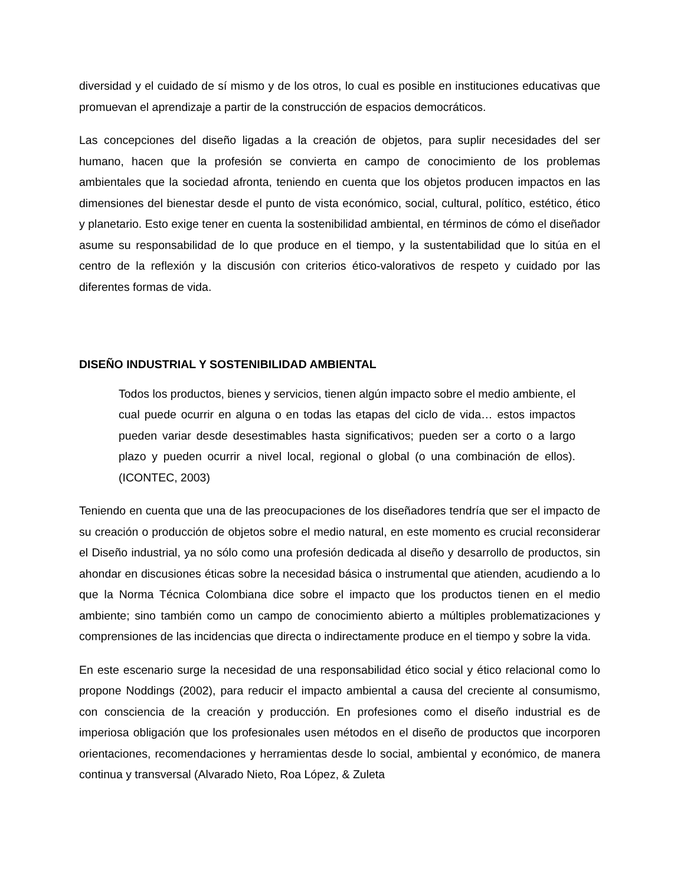diversidad y el cuidado de sí mismo y de los otros, lo cual es posible en instituciones educativas que promuevan el aprendizaje a partir de la construcción de espacios democráticos.
Las concepciones del diseño ligadas a la creación de objetos, para suplir necesidades del ser humano, hacen que la profesión se convierta en campo de conocimiento de los problemas ambientales que la sociedad afronta, teniendo en cuenta que los objetos producen impactos en las dimensiones del bienestar desde el punto de vista económico, social, cultural, político, estético, ético y planetario. Esto exige tener en cuenta la sostenibilidad ambiental, en términos de cómo el diseñador asume su responsabilidad de lo que produce en el tiempo, y la sustentabilidad que lo sitúa en el centro de la reflexión y la discusión con criterios ético-valorativos de respeto y cuidado por las diferentes formas de vida.
DISEÑO INDUSTRIAL Y SOSTENIBILIDAD AMBIENTAL
Todos los productos, bienes y servicios, tienen algún impacto sobre el medio ambiente, el cual puede ocurrir en alguna o en todas las etapas del ciclo de vida… estos impactos pueden variar desde desestimables hasta significativos; pueden ser a corto o a largo plazo y pueden ocurrir a nivel local, regional o global (o una combinación de ellos). (ICONTEC, 2003)
Teniendo en cuenta que una de las preocupaciones de los diseñadores tendría que ser el impacto de su creación o producción de objetos sobre el medio natural, en este momento es crucial reconsiderar el Diseño industrial, ya no sólo como una profesión dedicada al diseño y desarrollo de productos, sin ahondar en discusiones éticas sobre la necesidad básica o instrumental que atienden, acudiendo a lo que la Norma Técnica Colombiana dice sobre el impacto que los productos tienen en el medio ambiente; sino también como un campo de conocimiento abierto a múltiples problematizaciones y comprensiones de las incidencias que directa o indirectamente produce en el tiempo y sobre la vida.
En este escenario surge la necesidad de una responsabilidad ético social y ético relacional como lo propone Noddings (2002), para reducir el impacto ambiental a causa del creciente al consumismo, con consciencia de la creación y producción. En profesiones como el diseño industrial es de imperiosa obligación que los profesionales usen métodos en el diseño de productos que incorporen orientaciones, recomendaciones y herramientas desde lo social, ambiental y económico, de manera continua y transversal (Alvarado Nieto, Roa López, & Zuleta